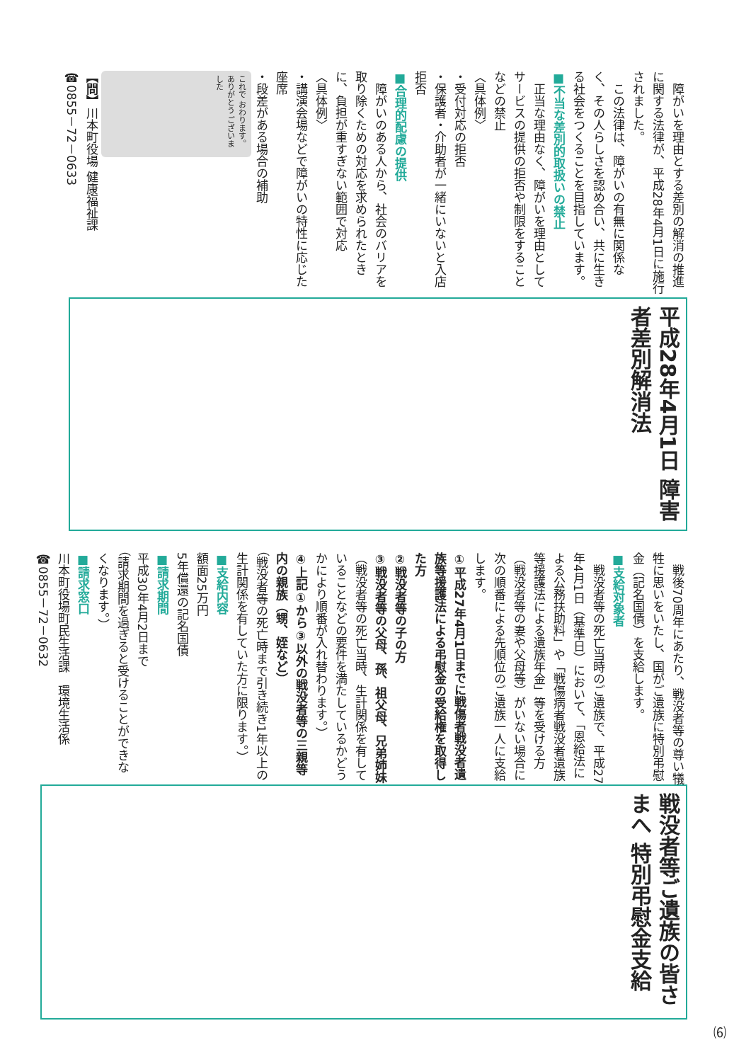平成28年4月1日 障害者差別解消法
　障がいを理由とする差別の解消の推進に関する法律が、平成28年4月1日に施行されました。
　この法律は、障がいの有無に関係なく、その人らしさを認め合い、共に生きる社会をつくることを目指しています。
■不当な差別的取扱いの禁止
　正当な理由なく、障がいを理由としてサービスの提供の拒否や制限をすることなどの禁止
〈具体例〉
・受付対応の拒否
・保護者・介助者が一緒にいないと入店拒否
■合理的配慮の提供
　障がいのある人から、社会のバリアを取り除くための対応を求められたときに、負担が重すぎない範囲で対応
〈具体例〉
・講演会場などで障がいの特性に応じた座席
・段差がある場合の補助
これで おわります。 ありがとう ございました
【問】川本町役場 健康福祉課
☎0855－72－0633
戦没者等ご遺族の皆さまへ 特別弔慰金支給
　戦後70周年にあたり、戦没者等の尊い犠牲に思いをいたし、国がご遺族に特別弔慰金（記名国債）を支給します。
■支給対象者
　戦没者等の死亡当時のご遺族で、平成27年4月1日（基準日）において、「恩給法による公務扶助料」や「戦傷病者戦没者遺族等援護法による遺族年金」等を受ける方（戦没者等の妻や父母等）がいない場合に次の順番による先順位のご遺族一人に支給します。
①平成27年4月1日までに戦傷者戦没者遺族等援護法による弔慰金の受給権を取得した方
②戦没者等の子の方
③戦没者等の父母、孫、祖父母、兄弟姉妹
（戦没者等の死亡当時、生計関係を有していることなどの要件を満たしているかどうかにより順番が入れ替わります。）
④上記①から③以外の戦没者等の三親等内の親族（甥、姪など）
（戦没者等の死亡時まで引き続き1年以上の生計関係を有していた方に限ります。）
■支給内容
額面25万円
5年償還の記名国債
■請求期間
平成30年4月2日まで
（請求期間を過ぎると受けることができなくなります。）
■請求窓口
川本町役場町民生活課　環境生活係
☎0855－72－0632
⑹